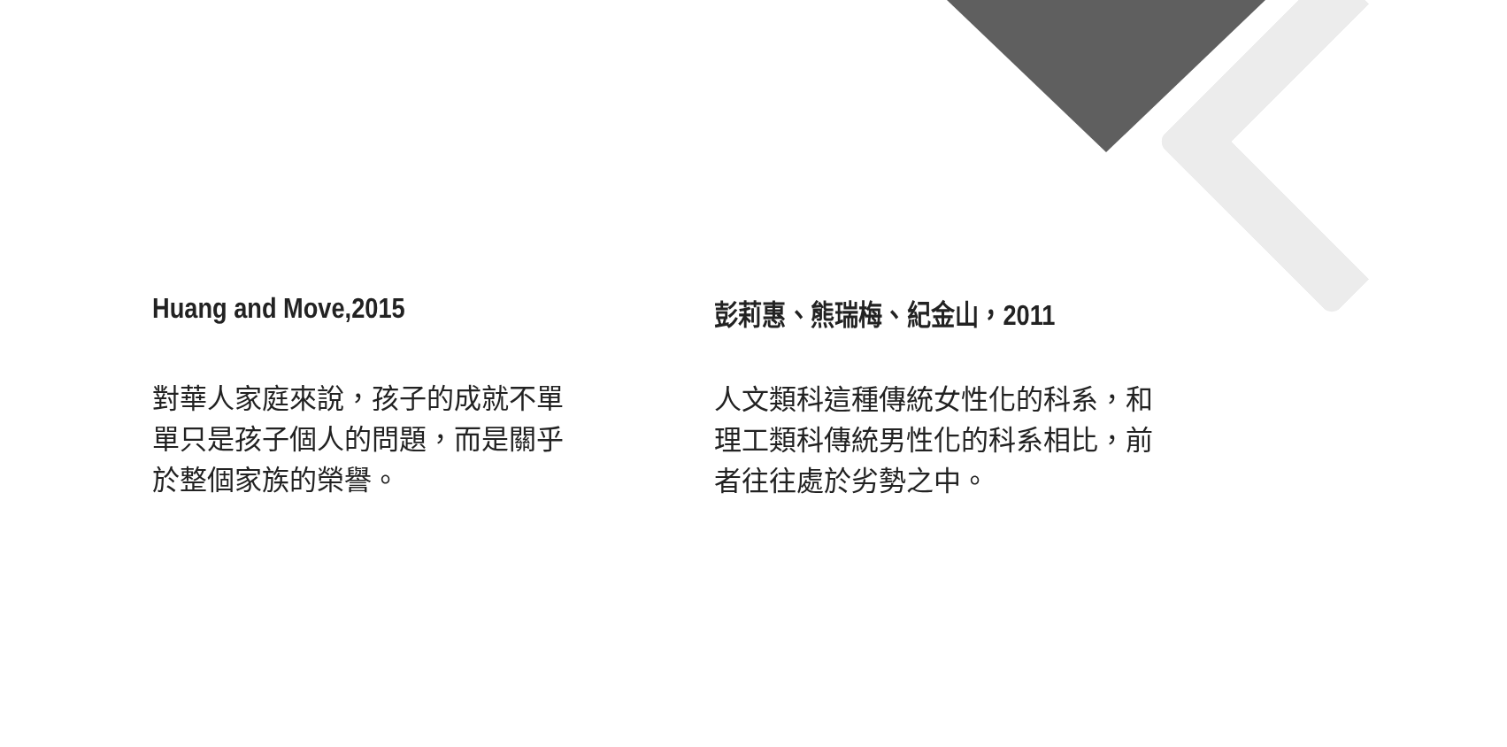Huang and Move,2015
對華人家庭來說，孩子的成就不單單只是孩子個人的問題，而是關乎於整個家族的榮譽。
彭莉惠、熊瑞梅、紀金山，2011
人文類科這種傳統女性化的科系，和理工類科傳統男性化的科系相比，前者往往處於劣勢之中。